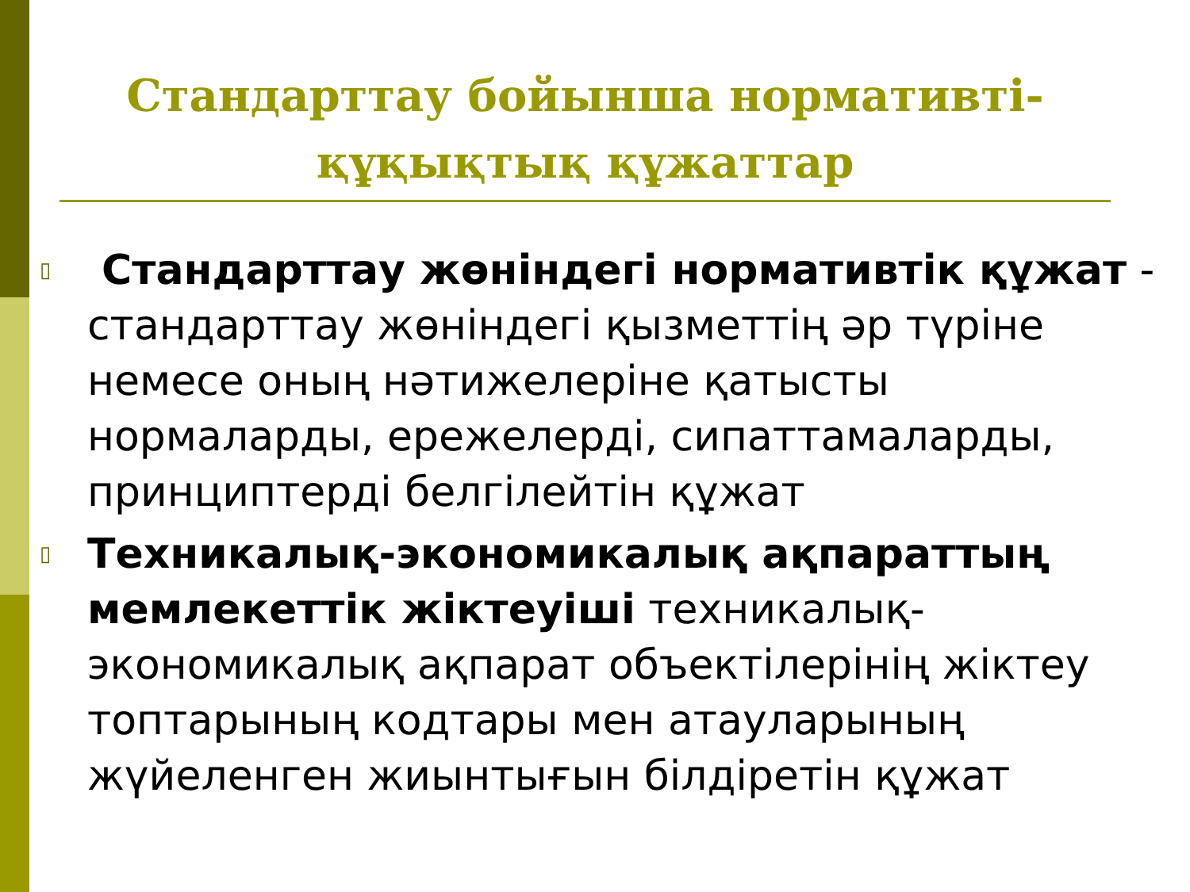Стандарттау бойынша нормативті-
құқықтық құжаттар
▯ Стандарттау жөніндегі нормативтік құжат - стандарттау жөніндегі қызметтің әр түріне немесе оның нәтижелеріне қатысты нормаларды, ережелерді, сипаттамаларды, принциптерді белгілейтін құжат
▯ Техникалық-экономикалық ақпараттың мемлекеттік жіктеуіші техникалық-экономикалық ақпарат объектілерінің жіктеу топтарының кодтары мен атауларының жүйеленген жиынтығын білдіретін құжат